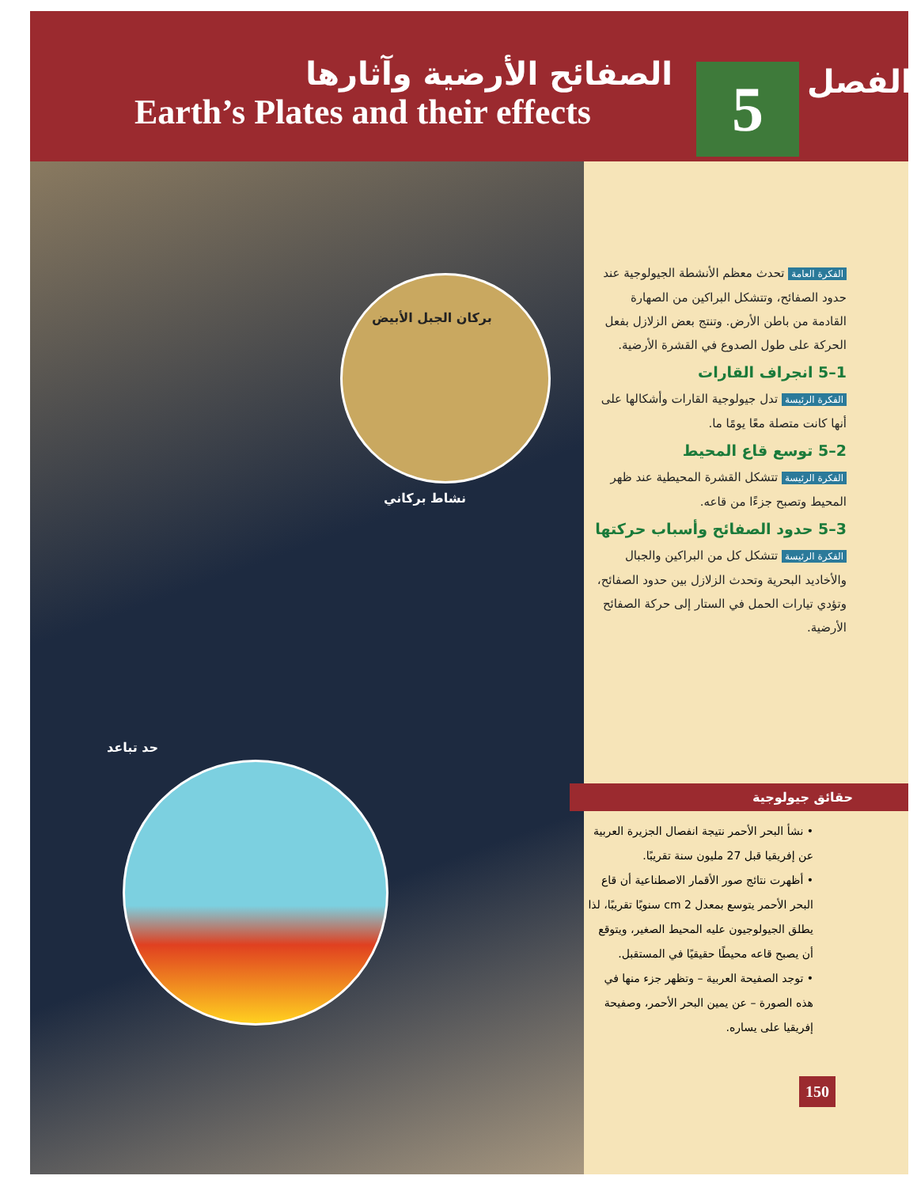الصفائح الأرضية وآثارها
Earth’s Plates and their effects
5 الفصل
بركان الجبل الأبيض
نشاط بركاني
حد تباعد
الفكرة العامة تحدث معظم الأنشطة الجيولوجية عند حدود الصفائح، وتتشكل البراكين من الصهارة القادمة من باطن الأرض. وتنتج بعض الزلازل بفعل الحركة على طول الصدوع في القشرة الأرضية.
1–5 انجراف القارات
الفكرة الرئيسة تدل جيولوجية القارات وأشكالها على أنها كانت متصلة معًا يومًا ما.
2–5 توسع قاع المحيط
الفكرة الرئيسة تتشكل القشرة المحيطية عند ظهر المحيط وتصبح جزءًا من قاعه.
3–5 حدود الصفائح وأسباب حركتها
الفكرة الرئيسة تتشكل كل من البراكين والجبال والأخاديد البحرية وتحدث الزلازل بين حدود الصفائح، وتؤدي تيارات الحمل في الستار إلى حركة الصفائح الأرضية.
حقائق جيولوجية
• نشأ البحر الأحمر نتيجة انفصال الجزيرة العربية عن إفريقيا قبل 27 مليون سنة تقريبًا.
• أظهرت نتائج صور الأقمار الاصطناعية أن قاع البحر الأحمر يتوسع بمعدل 2 cm سنويًا تقريبًا، لذا يطلق الجيولوجيون عليه المحيط الصغير، ويتوقع أن يصبح قاعه محيطًا حقيقيًا في المستقبل.
• توجد الصفيحة العربية – وتظهر جزء منها في هذه الصورة – عن يمين البحر الأحمر، وصفيحة إفريقيا على يساره.
150